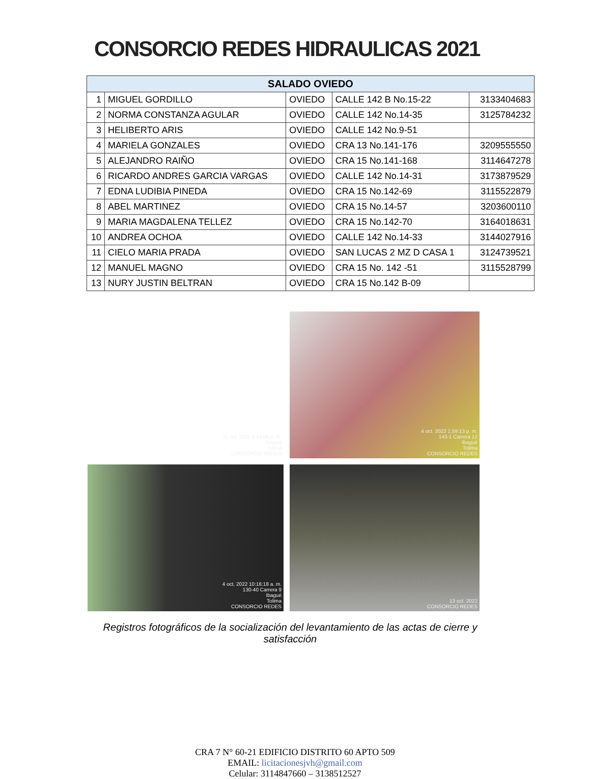CONSORCIO REDES HIDRAULICAS 2021
| SALADO OVIEDO | | | | |
| --- | --- | --- | --- | --- |
| 1 | MIGUEL GORDILLO | OVIEDO | CALLE 142 B No.15-22 | 3133404683 |
| 2 | NORMA CONSTANZA AGULAR | OVIEDO | CALLE 142 No.14-35 | 3125784232 |
| 3 | HELIBERTO ARIS | OVIEDO | CALLE 142 No.9-51 | |
| 4 | MARIELA GONZALES | OVIEDO | CRA 13 No.141-176 | 3209555550 |
| 5 | ALEJANDRO RAIÑO | OVIEDO | CRA 15 No.141-168 | 3114647278 |
| 6 | RICARDO ANDRES GARCIA VARGAS | OVIEDO | CALLE 142 No.14-31 | 3173879529 |
| 7 | EDNA LUDIBIA PINEDA | OVIEDO | CRA 15 No.142-69 | 3115522879 |
| 8 | ABEL MARTINEZ | OVIEDO | CRA 15 No.14-57 | 3203600110 |
| 9 | MARIA MAGDALENA TELLEZ | OVIEDO | CRA 15 No.142-70 | 3164018631 |
| 10 | ANDREA OCHOA | OVIEDO | CALLE 142 No.14-33 | 3144027916 |
| 11 | CIELO MARIA PRADA | OVIEDO | SAN LUCAS 2 MZ D CASA 1 | 3124739521 |
| 12 | MANUEL MAGNO | OVIEDO | CRA 15 No. 142 -51 | 3115528799 |
| 13 | NURY JUSTIN BELTRAN | OVIEDO | CRA 15 No.142 B-09 | |
11 oct. 2022 9:41:06 a. m.
Ibagué
Tolima
CONSORCIO REDES
4 oct. 2022 1:59:13 p. m.
143-1 Carrera 12
Ibagué
Tolima
CONSORCIO REDES
4 oct. 2022 10:16:18 a. m.
130-40 Carrera 9
Ibagué
Tolima
CONSORCIO REDES
13 oct. 2022
CONSORCIO REDES
Registros fotográficos de la socialización del levantamiento de las actas de cierre y satisfacción
CRA 7 N° 60-21 EDIFICIO DISTRITO 60 APTO 509
EMAIL: licitacionesjvh@gmail.com
Celular: 3114847660 – 3138512527